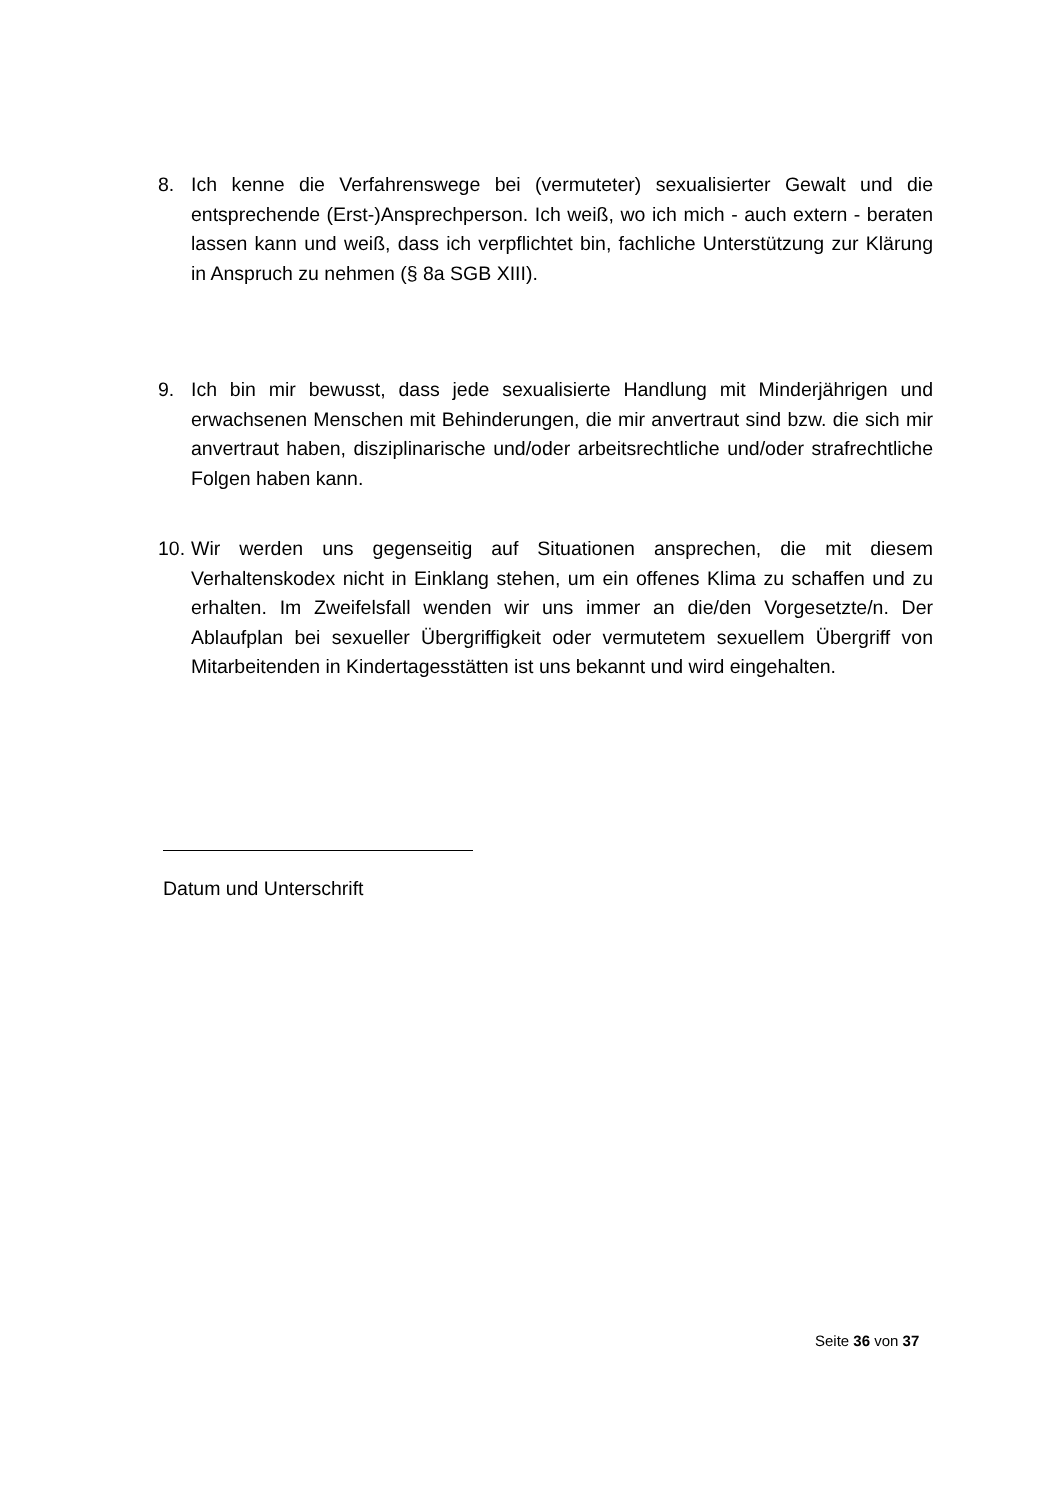8. Ich kenne die Verfahrenswege bei (vermuteter) sexualisierter Gewalt und die entsprechende (Erst-)Ansprechperson. Ich weiß, wo ich mich - auch extern - beraten lassen kann und weiß, dass ich verpflichtet bin, fachliche Unterstützung zur Klärung in Anspruch zu nehmen (§ 8a SGB XIII).
9. Ich bin mir bewusst, dass jede sexualisierte Handlung mit Minderjährigen und erwachsenen Menschen mit Behinderungen, die mir anvertraut sind bzw. die sich mir anvertraut haben, disziplinarische und/oder arbeitsrechtliche und/oder strafrechtliche Folgen haben kann.
10.
Wir werden uns gegenseitig auf Situationen ansprechen, die mit diesem Verhaltenskodex nicht in Einklang stehen, um ein offenes Klima zu schaffen und zu erhalten. Im Zweifelsfall wenden wir uns immer an die/den Vorgesetzte/n. Der Ablaufplan bei sexueller Übergriffigkeit oder vermutetem sexuellem Übergriff von Mitarbeitenden in Kindertagesstätten ist uns bekannt und wird eingehalten.
Datum und Unterschrift
Seite 36 von 37